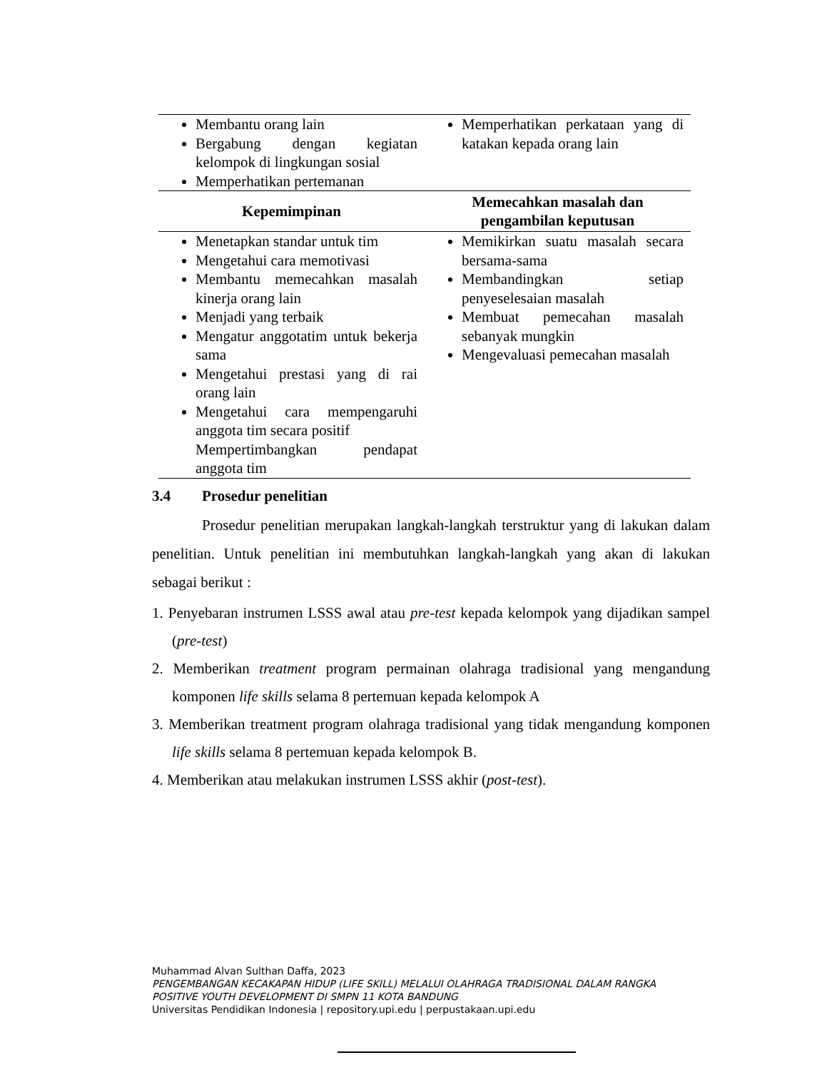| Membantu orang lain Bergabung dengan kegiatan kelompok di lingkungan sosial Memperhatikan pertemanan | Memperhatikan perkataan yang di katakan kepada orang lain |
| Kepemimpinan | Memecahkan masalah dan pengambilan keputusan |
| Menetapkan standar untuk tim Mengetahui cara memotivasi Membantu memecahkan masalah kinerja orang lain Menjadi yang terbaik Mengatur anggotatim untuk bekerja sama Mengetahui prestasi yang di rai orang lain Mengetahui cara mempengaruhi anggota tim secara positif Mempertimbangkan pendapat anggota tim | Memikirkan suatu masalah secara bersama-sama Membandingkan setiap penyeselesaian masalah Membuat pemecahan masalah sebanyak mungkin Mengevaluasi pemecahan masalah |
3.4 Prosedur penelitian
Prosedur penelitian merupakan langkah-langkah terstruktur yang di lakukan dalam penelitian. Untuk penelitian ini membutuhkan langkah-langkah yang akan di lakukan sebagai berikut :
1. Penyebaran instrumen LSSS awal atau pre-test kepada kelompok yang dijadikan sampel (pre-test)
2. Memberikan treatment program permainan olahraga tradisional yang mengandung komponen life skills selama 8 pertemuan kepada kelompok A
3. Memberikan treatment program olahraga tradisional yang tidak mengandung komponen life skills selama 8 pertemuan kepada kelompok B.
4. Memberikan atau melakukan instrumen LSSS akhir (post-test).
Muhammad Alvan Sulthan Daffa, 2023
PENGEMBANGAN KECAKAPAN HIDUP (LIFE SKILL) MELALUI OLAHRAGA TRADISIONAL DALAM RANGKA
POSITIVE YOUTH DEVELOPMENT DI SMPN 11 KOTA BANDUNG
Universitas Pendidikan Indonesia | repository.upi.edu | perpustakaan.upi.edu